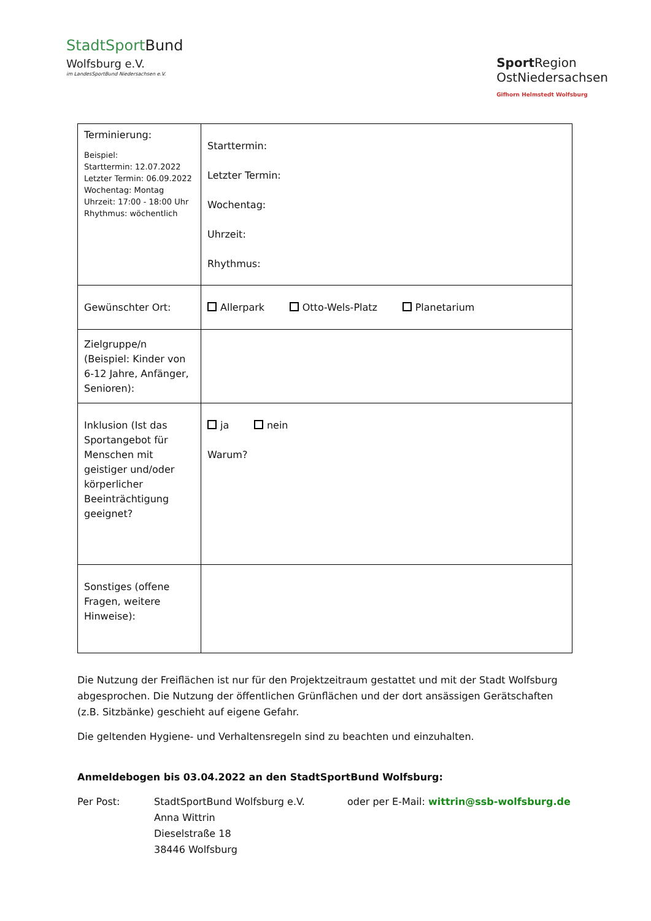Stadt Sport Bund
Wolfsburg e.V.
im LandesSportBund Niedersachsen e.V.
Sport Region
OstNiedersachsen
Gifhorn Helmstedt Wolfsburg
| Terminierung: Beispiel: Starttermin: 12.07.2022 Letzter Termin: 06.09.2022 Wochentag: Montag Uhrzeit: 17:00 - 18:00 Uhr Rhythmus: wöchentlich | Starttermin: Letzter Termin: Wochentag: Uhrzeit: Rhythmus: |
| Gewünschter Ort: | Allerpark Otto-Wels-Platz Planetarium |
| Zielgruppe/n (Beispiel: Kinder von 6-12 Jahre, Anfänger, Senioren): | |
| Inklusion (Ist das Sportangebot für Menschen mit geistiger und/oder körperlicher Beeinträchtigung geeignet? | ja nein Warum? |
| Sonstiges (offene Fragen, weitere Hinweise): | |
Die Nutzung der Freiflächen ist nur für den Projektzeitraum gestattet und mit der Stadt Wolfsburg abgesprochen. Die Nutzung der öffentlichen Grünflächen und der dort ansässigen Gerätschaften (z.B. Sitzbänke) geschieht auf eigene Gefahr.
Die geltenden Hygiene- und Verhaltensregeln sind zu beachten und einzuhalten.
Anmeldebogen bis 03.04.2022 an den StadtSportBund Wolfsburg:
Per Post: StadtSportBund Wolfsburg e.V.
Anna Wittrin
Dieselstraße 18
38446 Wolfsburg
oder per E-Mail: wittrin@ssb-wolfsburg.de